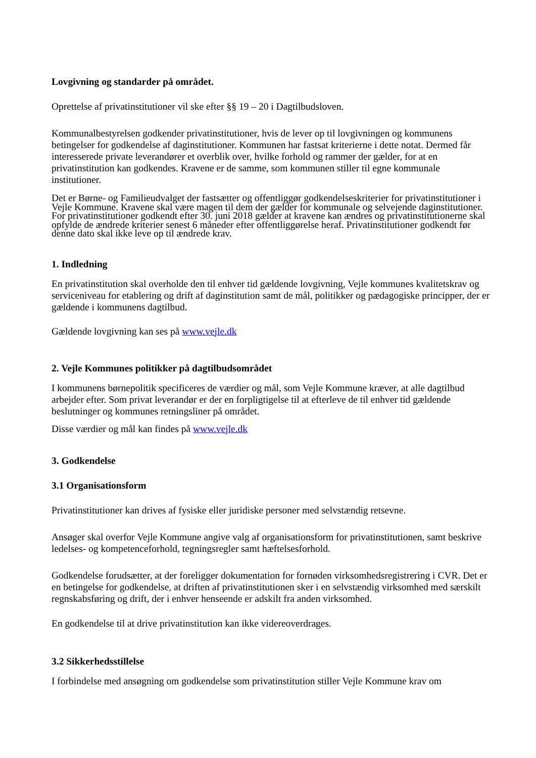Lovgivning og standarder på området.
Oprettelse af privatinstitutioner vil ske efter §§ 19 – 20 i Dagtilbudsloven.
Kommunalbestyrelsen godkender privatinstitutioner, hvis de lever op til lovgivningen og kommunens betingelser for godkendelse af daginstitutioner. Kommunen har fastsat kriterierne i dette notat. Dermed får interesserede private leverandører et overblik over, hvilke forhold og rammer der gælder, for at en privatinstitution kan godkendes. Kravene er de samme, som kommunen stiller til egne kommunale institutioner.
Det er Børne- og Familieudvalget der fastsætter og offentliggør godkendelseskriterier for privatinstitutioner i Vejle Kommune. Kravene skal være magen til dem der gælder for kommunale og selvejende daginstitutioner. For privatinstitutioner godkendt efter 30. juni 2018 gælder at kravene kan ændres og privatinstitutionerne skal opfylde de ændrede kriterier senest 6 måneder efter offentliggørelse heraf. Privatinstitutioner godkendt før denne dato skal ikke leve op til ændrede krav.
1. Indledning
En privatinstitution skal overholde den til enhver tid gældende lovgivning, Vejle kommunes kvalitetskrav og serviceniveau for etablering og drift af daginstitution samt de mål, politikker og pædagogiske principper, der er gældende i kommunens dagtilbud.
Gældende lovgivning kan ses på www.vejle.dk
2. Vejle Kommunes politikker på dagtilbudsområdet
I kommunens børnepolitik specificeres de værdier og mål, som Vejle Kommune kræver, at alle dagtilbud arbejder efter. Som privat leverandør er der en forpligtigelse til at efterleve de til enhver tid gældende beslutninger og kommunes retningsliner på området.
Disse værdier og mål kan findes på www.vejle.dk
3. Godkendelse
3.1 Organisationsform
Privatinstitutioner kan drives af fysiske eller juridiske personer med selvstændig retsevne.
Ansøger skal overfor Vejle Kommune angive valg af organisationsform for privatinstitutionen, samt beskrive ledelses- og kompetenceforhold, tegningsregler samt hæftelsesforhold.
Godkendelse forudsætter, at der foreligger dokumentation for fornøden virksomhedsregistrering i CVR. Det er en betingelse for godkendelse, at driften af privatinstitutionen sker i en selvstændig virksomhed med særskilt regnskabsføring og drift, der i enhver henseende er adskilt fra anden virksomhed.
En godkendelse til at drive privatinstitution kan ikke videreoverdrages.
3.2 Sikkerhedsstillelse
I forbindelse med ansøgning om godkendelse som privatinstitution stiller Vejle Kommune krav om